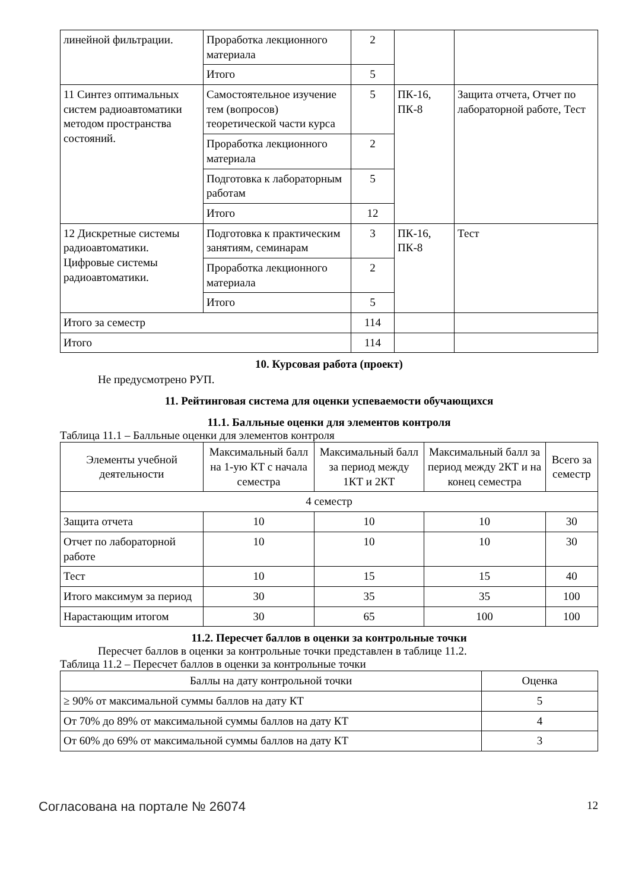| линейной фильтрации. | Проработка лекционного материала | 2 | | |
| | Итого | 5 | | |
| 11 Синтез оптимальных систем радиоавтоматики методом пространства состояний. | Самостоятельное изучение тем (вопросов) теоретической части курса | 5 | ПК-16, ПК-8 | Защита отчета, Отчет по лабораторной работе, Тест |
| | Проработка лекционного материала | 2 | | |
| | Подготовка к лабораторным работам | 5 | | |
| | Итого | 12 | | |
| 12 Дискретные системы радиоавтоматики. Цифровые системы радиоавтоматики. | Подготовка к практическим занятиям, семинарам | 3 | ПК-16, ПК-8 | Тест |
| | Проработка лекционного материала | 2 | | |
| | Итого | 5 | | |
| Итого за семестр | | 114 | | |
| Итого | | 114 | | |
10. Курсовая работа (проект)
Не предусмотрено РУП.
11. Рейтинговая система для оценки успеваемости обучающихся
11.1. Балльные оценки для элементов контроля
Таблица 11.1 – Балльные оценки для элементов контроля
| Элементы учебной деятельности | Максимальный балл на 1-ую КТ с начала семестра | Максимальный балл за период между 1КТ и 2КТ | Максимальный балл за период между 2КТ и на конец семестра | Всего за семестр |
| --- | --- | --- | --- | --- |
| 4 семестр | | | | |
| Защита отчета | 10 | 10 | 10 | 30 |
| Отчет по лабораторной работе | 10 | 10 | 10 | 30 |
| Тест | 10 | 15 | 15 | 40 |
| Итого максимум за период | 30 | 35 | 35 | 100 |
| Нарастающим итогом | 30 | 65 | 100 | 100 |
11.2. Пересчет баллов в оценки за контрольные точки
Пересчет баллов в оценки за контрольные точки представлен в таблице 11.2.
Таблица 11.2 – Пересчет баллов в оценки за контрольные точки
| Баллы на дату контрольной точки | Оценка |
| --- | --- |
| ≥ 90% от максимальной суммы баллов на дату КТ | 5 |
| От 70% до 89% от максимальной суммы баллов на дату КТ | 4 |
| От 60% до 69% от максимальной суммы баллов на дату КТ | 3 |
Согласована на портале № 26074 12